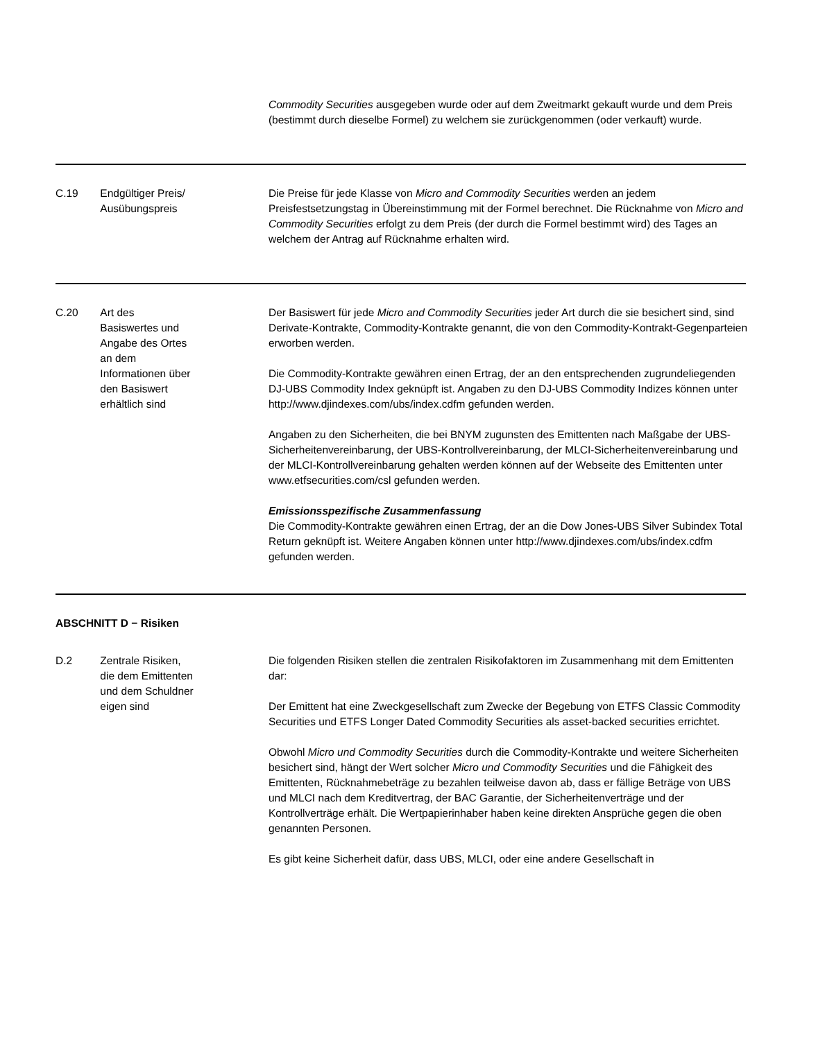Commodity Securities ausgegeben wurde oder auf dem Zweitmarkt gekauft wurde und dem Preis (bestimmt durch dieselbe Formel) zu welchem sie zurückgenommen (oder verkauft) wurde.
C.19 Endgültiger Preis/
Ausübungspreis
Die Preise für jede Klasse von Micro and Commodity Securities werden an jedem Preisfestsetzungstag in Übereinstimmung mit der Formel berechnet. Die Rücknahme von Micro and Commodity Securities erfolgt zu dem Preis (der durch die Formel bestimmt wird) des Tages an welchem der Antrag auf Rücknahme erhalten wird.
C.20 Art des
Basiswertes und
Angabe des Ortes
an dem
Informationen über
den Basiswert
erhältlich sind
Der Basiswert für jede Micro and Commodity Securities jeder Art durch die sie besichert sind, sind Derivate-Kontrakte, Commodity-Kontrakte genannt, die von den Commodity-Kontrakt-Gegenparteien erworben werden.
Die Commodity-Kontrakte gewähren einen Ertrag, der an den entsprechenden zugrundeliegenden DJ-UBS Commodity Index geknüpft ist. Angaben zu den DJ-UBS Commodity Indizes können unter http://www.djindexes.com/ubs/index.cdfm gefunden werden.
Angaben zu den Sicherheiten, die bei BNYM zugunsten des Emittenten nach Maßgabe der UBS-Sicherheitenvereinbarung, der UBS-Kontrollvereinbarung, der MLCI-Sicherheitenvereinbarung und der MLCI-Kontrollvereinbarung gehalten werden können auf der Webseite des Emittenten unter www.etfsecurities.com/csl gefunden werden.
Emissionsspezifische Zusammenfassung
Die Commodity-Kontrakte gewähren einen Ertrag, der an die Dow Jones-UBS Silver Subindex Total Return geknüpft ist. Weitere Angaben können unter http://www.djindexes.com/ubs/index.cdfm gefunden werden.
ABSCHNITT D − Risiken
D.2 Zentrale Risiken,
die dem Emittenten
und dem Schuldner
eigen sind
Die folgenden Risiken stellen die zentralen Risikofaktoren im Zusammenhang mit dem Emittenten dar:
Der Emittent hat eine Zweckgesellschaft zum Zwecke der Begebung von ETFS Classic Commodity Securities und ETFS Longer Dated Commodity Securities als asset-backed securities errichtet.
Obwohl Micro und Commodity Securities durch die Commodity-Kontrakte und weitere Sicherheiten besichert sind, hängt der Wert solcher Micro und Commodity Securities und die Fähigkeit des Emittenten, Rücknahmebeträge zu bezahlen teilweise davon ab, dass er fällige Beträge von UBS und MLCI nach dem Kreditvertrag, der BAC Garantie, der Sicherheitenverträge und der Kontrollverträge erhält. Die Wertpapierinhaber haben keine direkten Ansprüche gegen die oben genannten Personen.
Es gibt keine Sicherheit dafür, dass UBS, MLCI, oder eine andere Gesellschaft in